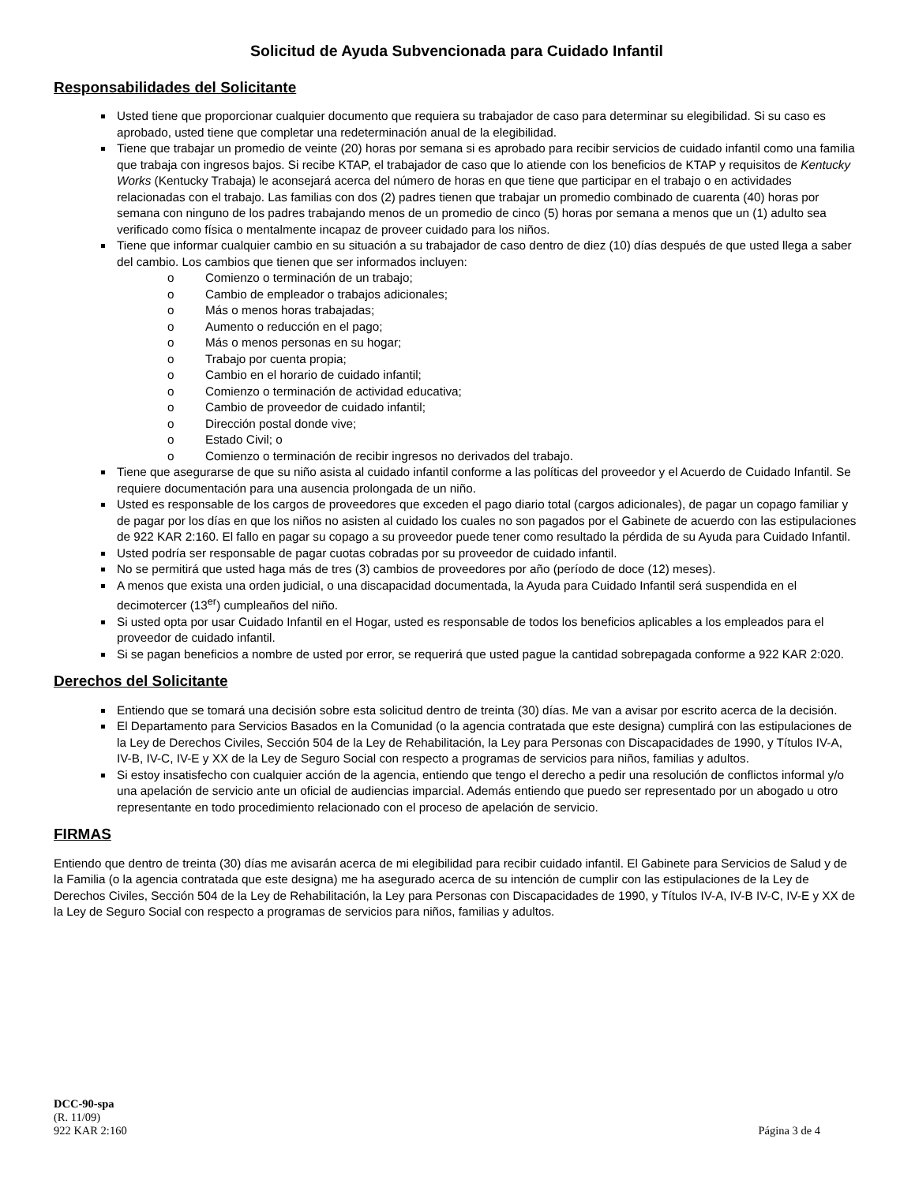Solicitud de Ayuda Subvencionada para Cuidado Infantil
Responsabilidades del Solicitante
Usted tiene que proporcionar cualquier documento que requiera su trabajador de caso para determinar su elegibilidad. Si su caso es aprobado, usted tiene que completar una redeterminación anual de la elegibilidad.
Tiene que trabajar un promedio de veinte (20) horas por semana si es aprobado para recibir servicios de cuidado infantil como una familia que trabaja con ingresos bajos. Si recibe KTAP, el trabajador de caso que lo atiende con los beneficios de KTAP y requisitos de Kentucky Works (Kentucky Trabaja) le aconsejará acerca del número de horas en que tiene que participar en el trabajo o en actividades relacionadas con el trabajo. Las familias con dos (2) padres tienen que trabajar un promedio combinado de cuarenta (40) horas por semana con ninguno de los padres trabajando menos de un promedio de cinco (5) horas por semana a menos que un (1) adulto sea verificado como física o mentalmente incapaz de proveer cuidado para los niños.
Tiene que informar cualquier cambio en su situación a su trabajador de caso dentro de diez (10) días después de que usted llega a saber del cambio. Los cambios que tienen que ser informados incluyen:
o Comienzo o terminación de un trabajo;
o Cambio de empleador o trabajos adicionales;
o Más o menos horas trabajadas;
o Aumento o reducción en el pago;
o Más o menos personas en su hogar;
o Trabajo por cuenta propia;
o Cambio en el horario de cuidado infantil;
o Comienzo o terminación de actividad educativa;
o Cambio de proveedor de cuidado infantil;
o Dirección postal donde vive;
o Estado Civil; o
o Comienzo o terminación de recibir ingresos no derivados del trabajo.
Tiene que asegurarse de que su niño asista al cuidado infantil conforme a las políticas del proveedor y el Acuerdo de Cuidado Infantil. Se requiere documentación para una ausencia prolongada de un niño.
Usted es responsable de los cargos de proveedores que exceden el pago diario total (cargos adicionales), de pagar un copago familiar y de pagar por los días en que los niños no asisten al cuidado los cuales no son pagados por el Gabinete de acuerdo con las estipulaciones de 922 KAR 2:160. El fallo en pagar su copago a su proveedor puede tener como resultado la pérdida de su Ayuda para Cuidado Infantil.
Usted podría ser responsable de pagar cuotas cobradas por su proveedor de cuidado infantil.
No se permitirá que usted haga más de tres (3) cambios de proveedores por año (período de doce (12) meses).
A menos que exista una orden judicial, o una discapacidad documentada, la Ayuda para Cuidado Infantil será suspendida en el decimotercer (13<sup>er</sup>) cumpleaños del niño.
Si usted opta por usar Cuidado Infantil en el Hogar, usted es responsable de todos los beneficios aplicables a los empleados para el proveedor de cuidado infantil.
Si se pagan beneficios a nombre de usted por error, se requerirá que usted pague la cantidad sobrepagada conforme a 922 KAR 2:020.
Derechos del Solicitante
Entiendo que se tomará una decisión sobre esta solicitud dentro de treinta (30) días. Me van a avisar por escrito acerca de la decisión.
El Departamento para Servicios Basados en la Comunidad (o la agencia contratada que este designa) cumplirá con las estipulaciones de la Ley de Derechos Civiles, Sección 504 de la Ley de Rehabilitación, la Ley para Personas con Discapacidades de 1990, y Títulos IV-A, IV-B, IV-C, IV-E y XX de la Ley de Seguro Social con respecto a programas de servicios para niños, familias y adultos.
Si estoy insatisfecho con cualquier acción de la agencia, entiendo que tengo el derecho a pedir una resolución de conflictos informal y/o una apelación de servicio ante un oficial de audiencias imparcial. Además entiendo que puedo ser representado por un abogado u otro representante en todo procedimiento relacionado con el proceso de apelación de servicio.
FIRMAS
Entiendo que dentro de treinta (30) días me avisarán acerca de mi elegibilidad para recibir cuidado infantil. El Gabinete para Servicios de Salud y de la Familia (o la agencia contratada que este designa) me ha asegurado acerca de su intención de cumplir con las estipulaciones de la Ley de Derechos Civiles, Sección 504 de la Ley de Rehabilitación, la Ley para Personas con Discapacidades de 1990, y Títulos IV-A, IV-B IV-C, IV-E y XX de la Ley de Seguro Social con respecto a programas de servicios para niños, familias y adultos.
DCC-90-spa
(R. 11/09)
922 KAR 2:160 Página 3 de 4